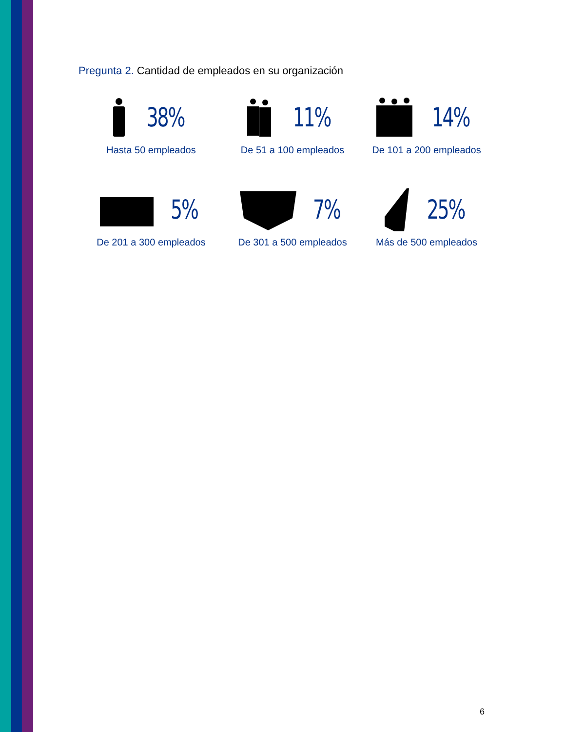Pregunta 2. Cantidad de empleados en su organización
38%
Hasta 50 empleados
11%
De 51 a 100 empleados
14%
De 101 a 200 empleados
5%
De 201 a 300 empleados
7%
De 301 a 500 empleados
25%
Más de 500 empleados
6